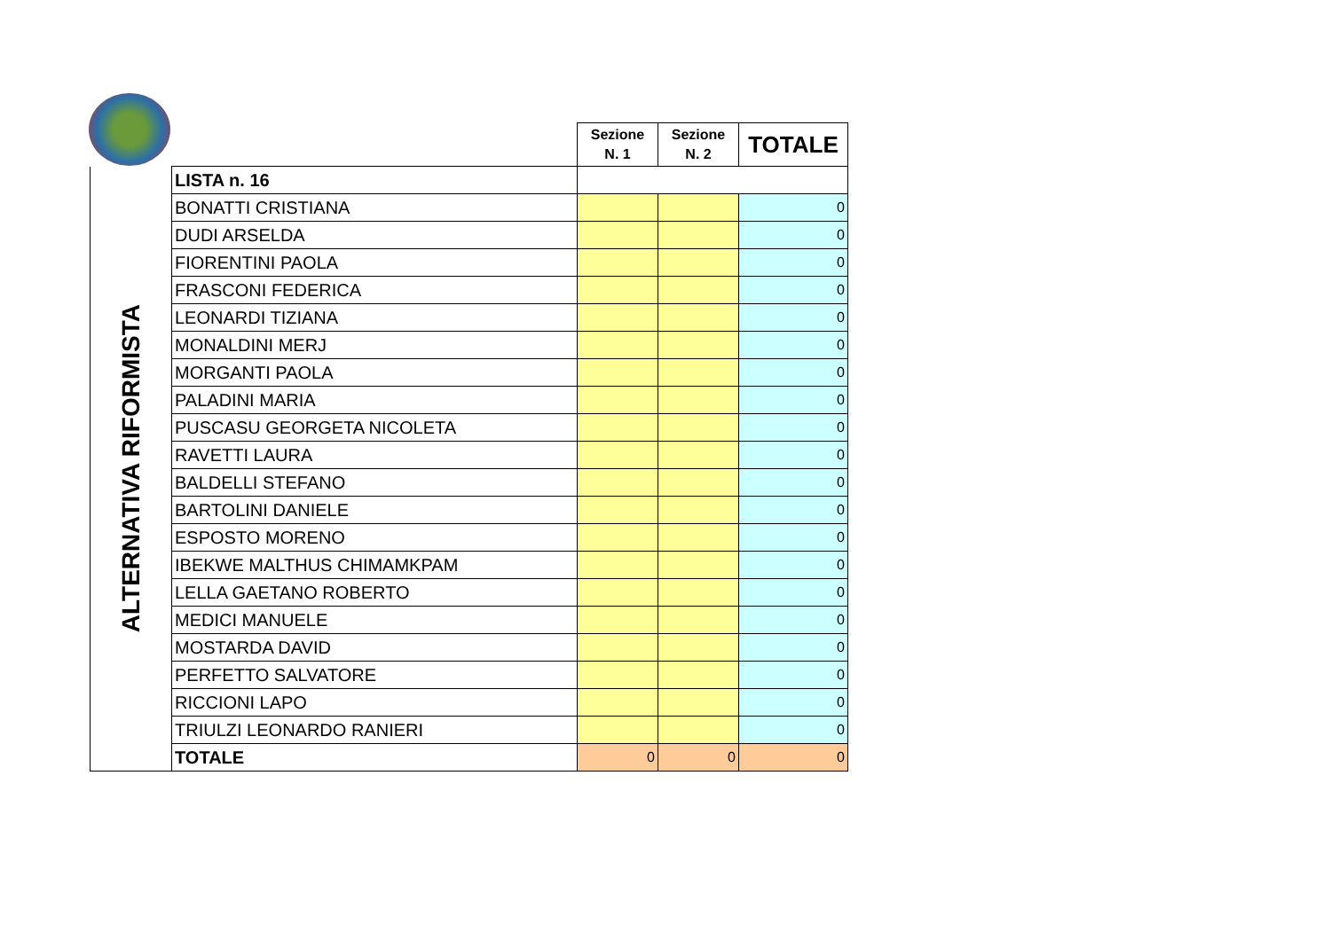| | | Sezione N. 1 | Sezione N. 2 | TOTALE |
| ALTERNATIVA RIFORMISTA | LISTA n. 16 | | | |
| | BONATTI CRISTIANA | | | 0 |
| | DUDI ARSELDA | | | 0 |
| | FIORENTINI PAOLA | | | 0 |
| | FRASCONI FEDERICA | | | 0 |
| | LEONARDI TIZIANA | | | 0 |
| | MONALDINI MERJ | | | 0 |
| | MORGANTI PAOLA | | | 0 |
| | PALADINI MARIA | | | 0 |
| | PUSCASU GEORGETA NICOLETA | | | 0 |
| | RAVETTI LAURA | | | 0 |
| | BALDELLI STEFANO | | | 0 |
| | BARTOLINI DANIELE | | | 0 |
| | ESPOSTO MORENO | | | 0 |
| | IBEKWE MALTHUS CHIMAMKPAM | | | 0 |
| | LELLA GAETANO ROBERTO | | | 0 |
| | MEDICI MANUELE | | | 0 |
| | MOSTARDA DAVID | | | 0 |
| | PERFETTO SALVATORE | | | 0 |
| | RICCIONI LAPO | | | 0 |
| | TRIULZI LEONARDO RANIERI | | | 0 |
| | TOTALE | 0 | 0 | 0 |